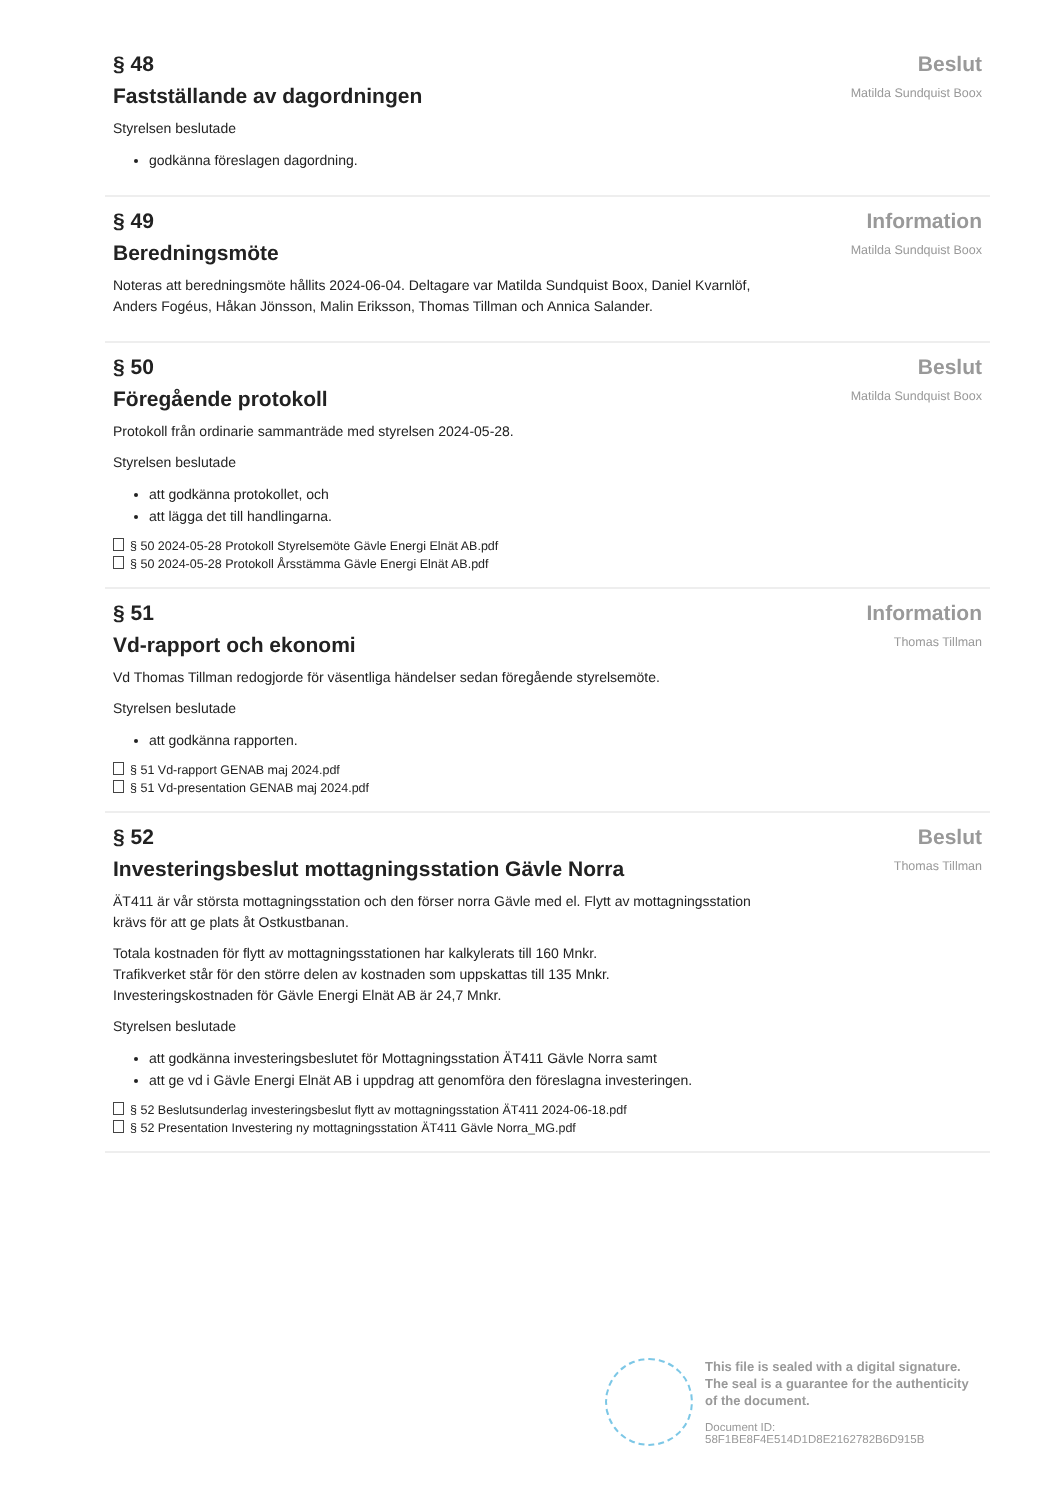§ 48
Fastställande av dagordningen
Styrelsen beslutade
godkänna föreslagen dagordning.
Beslut
Matilda Sundquist Boox
§ 49
Beredningsmöte
Noteras att beredningsmöte hållits 2024-06-04. Deltagare var Matilda Sundquist Boox, Daniel Kvarnlöf, Anders Fogéus, Håkan Jönsson, Malin Eriksson, Thomas Tillman och Annica Salander.
Information
Matilda Sundquist Boox
§ 50
Föregående protokoll
Protokoll från ordinarie sammanträde med styrelsen 2024-05-28.
Styrelsen beslutade
att godkänna protokollet, och
att lägga det till handlingarna.
§ 50 2024-05-28 Protokoll Styrelsemöte Gävle Energi Elnät AB.pdf
§ 50 2024-05-28 Protokoll Årsstämma Gävle Energi Elnät AB.pdf
Beslut
Matilda Sundquist Boox
§ 51
Vd-rapport och ekonomi
Vd Thomas Tillman redogjorde för väsentliga händelser sedan föregående styrelsemöte.
Styrelsen beslutade
att godkänna rapporten.
§ 51 Vd-rapport GENAB maj 2024.pdf
§ 51 Vd-presentation GENAB maj 2024.pdf
Information
Thomas Tillman
§ 52
Investeringsbeslut mottagningsstation Gävle Norra
ÄT411 är vår största mottagningsstation och den förser norra Gävle med el. Flytt av mottagningsstation krävs för att ge plats åt Ostkustbanan.
Totala kostnaden för flytt av mottagningsstationen har kalkylerats till 160 Mnkr.
Trafikverket står för den större delen av kostnaden som uppskattas till 135 Mnkr.
Investeringskostnaden för Gävle Energi Elnät AB är 24,7 Mnkr.
Styrelsen beslutade
att godkänna investeringsbeslutet för Mottagningsstation ÄT411 Gävle Norra samt
att ge vd i Gävle Energi Elnät AB i uppdrag att genomföra den föreslagna investeringen.
§ 52 Beslutsunderlag investeringsbeslut flytt av mottagningsstation ÄT411 2024-06-18.pdf
§ 52 Presentation Investering ny mottagningsstation ÄT411 Gävle Norra_MG.pdf
Beslut
Thomas Tillman
This file is sealed with a digital signature.
The seal is a guarantee for the authenticity
of the document.
Document ID:
58F1BE8F4E514D1D8E2162782B6D915B